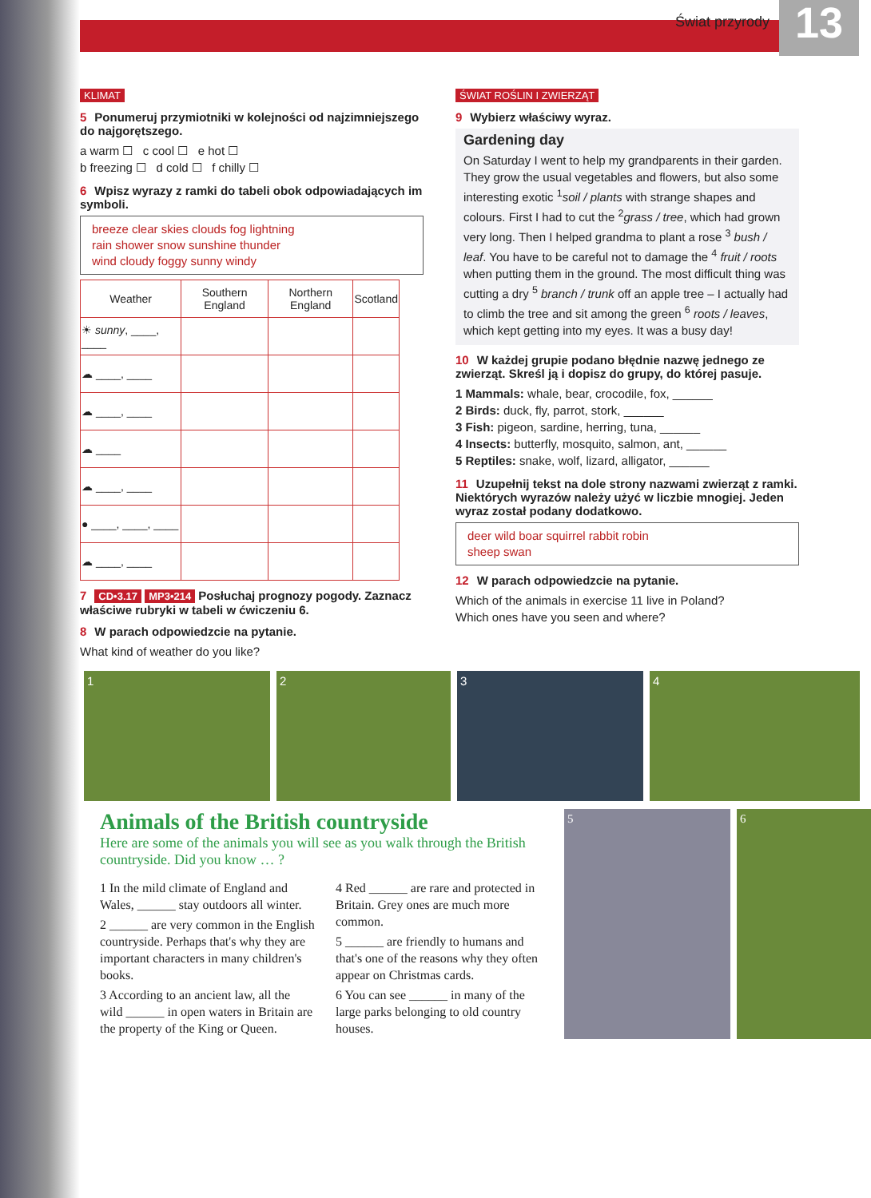Świat przyrody
13
KLIMAT
5 Ponumeruj przymiotniki w kolejności od najzimniejszego do najgorętszego.
a warm ☐ c cool ☐ e hot ☐
b freezing ☐ d cold ☐ f chilly ☐
6 Wpisz wyrazy z ramki do tabeli obok odpowiadających im symboli.
breeze clear skies clouds fog lightning
rain shower snow sunshine thunder
wind cloudy foggy sunny windy
| Weather | Southern England | Northern England | Scotland |
| --- | --- | --- | --- |
| ☀ sunny , ____, ____ | | | |
| ☁ ____, ____ | | | |
| ☁ ____, ____ | | | |
| ☁ ____ | | | |
| ☁ ____, ____ | | | |
| ● ____, ____, ____ | | | |
| ☁ ____, ____ | | | |
7 CD•3.17 MP3•214 Posłuchaj prognozy pogody. Zaznacz właściwe rubryki w tabeli w ćwiczeniu 6.
8 W parach odpowiedzcie na pytanie.
What kind of weather do you like?
ŚWIAT ROŚLIN I ZWIERZĄT
9 Wybierz właściwy wyraz.
Gardening day
On Saturday I went to help my grandparents in their garden. They grow the usual vegetables and flowers, but also some interesting exotic <sup>1</sup>soil / plants with strange shapes and colours. First I had to cut the <sup>2</sup>grass / tree, which had grown very long. Then I helped grandma to plant a rose <sup>3</sup> bush / leaf. You have to be careful not to damage the <sup>4</sup> fruit / roots when putting them in the ground. The most difficult thing was cutting a dry <sup>5</sup> branch / trunk off an apple tree – I actually had to climb the tree and sit among the green <sup>6</sup> roots / leaves, which kept getting into my eyes. It was a busy day!
10 W każdej grupie podano błędnie nazwę jednego ze zwierząt. Skreśl ją i dopisz do grupy, do której pasuje.
1 Mammals: whale, bear, crocodile, fox, ______
2 Birds: duck, fly, parrot, stork, ______
3 Fish: pigeon, sardine, herring, tuna, ______
4 Insects: butterfly, mosquito, salmon, ant, ______
5 Reptiles: snake, wolf, lizard, alligator, ______
11 Uzupełnij tekst na dole strony nazwami zwierząt z ramki. Niektórych wyrazów należy użyć w liczbie mnogiej. Jeden wyraz został podany dodatkowo.
deer wild boar squirrel rabbit robin
sheep swan
12 W parach odpowiedzcie na pytanie.
Which of the animals in exercise 11 live in Poland?
Which ones have you seen and where?
1 2 3 4
Animals of the British countryside
Here are some of the animals you will see as you walk through the British countryside. Did you know … ?
1 In the mild climate of England and Wales, ______ stay outdoors all winter.
2 ______ are very common in the English countryside. Perhaps that's why they are important characters in many children's books.
3 According to an ancient law, all the wild ______ in open waters in Britain are the property of the King or Queen.
4 Red ______ are rare and protected in Britain. Grey ones are much more common.
5 ______ are friendly to humans and that's one of the reasons why they often appear on Christmas cards.
6 You can see ______ in many of the large parks belonging to old country houses.
5 6